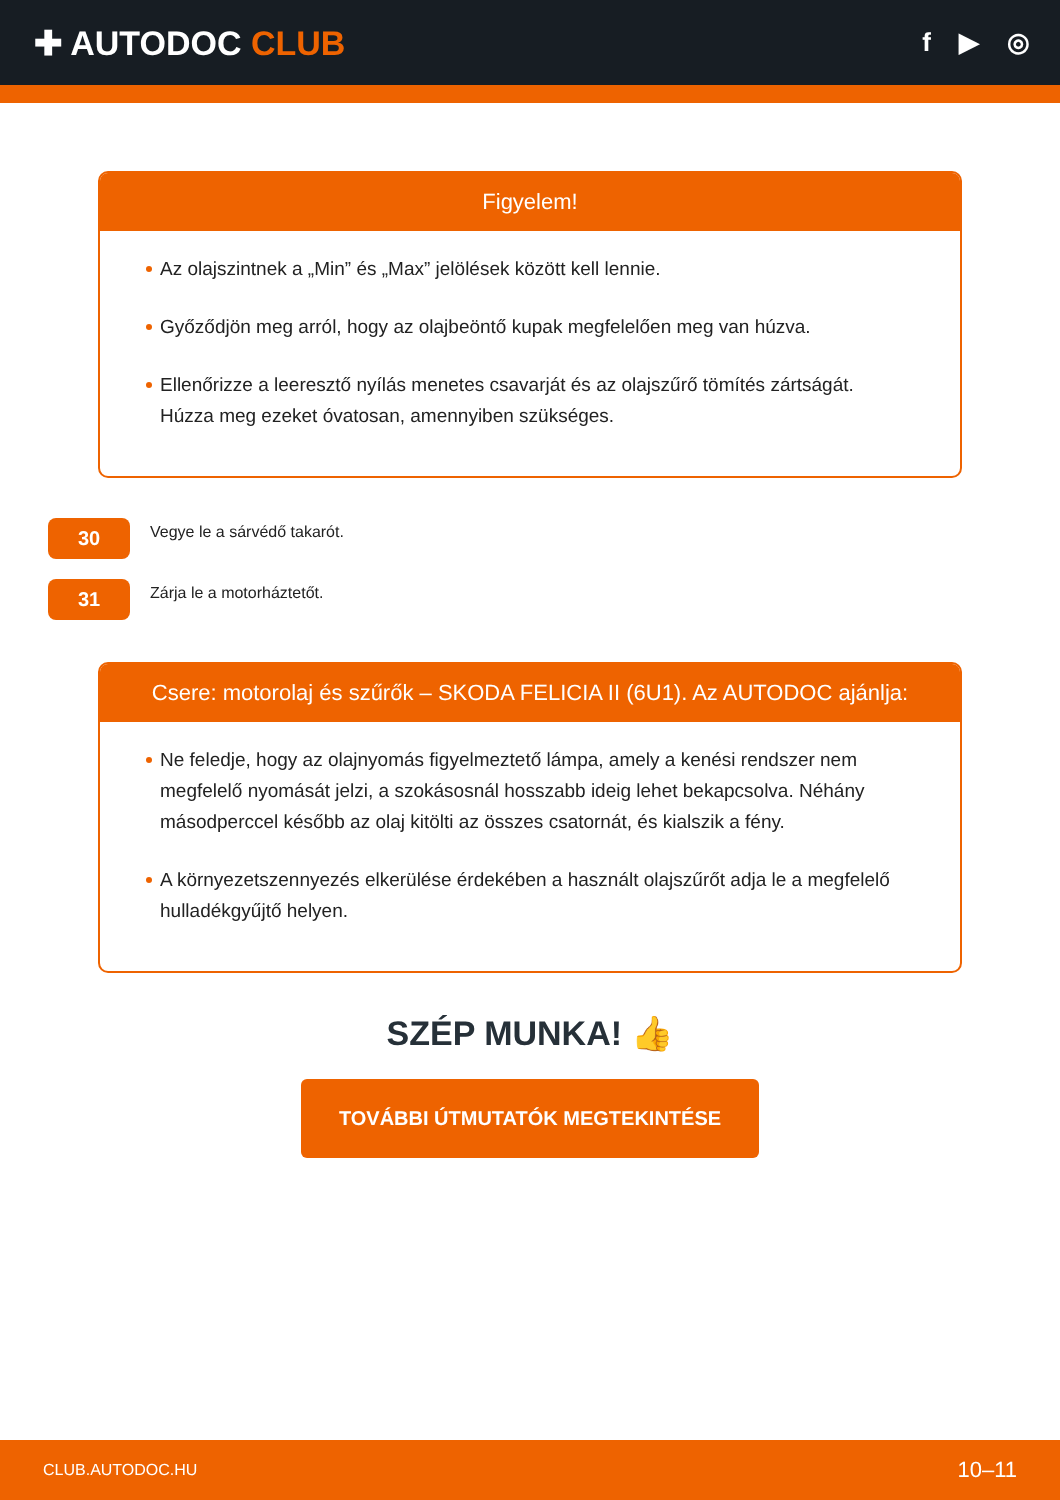✚ AUTODOC CLUB
f ▶ ◎
Figyelem!
Az olajszintnek a „Min” és „Max” jelölések között kell lennie.
Győződjön meg arról, hogy az olajbeöntő kupak megfelelően meg van húzva.
Ellenőrizze a leeresztő nyílás menetes csavarját és az olajszűrő tömítés zártságát. Húzza meg ezeket óvatosan, amennyiben szükséges.
30
Vegye le a sárvédő takarót.
31
Zárja le a motorháztetőt.
Csere: motorolaj és szűrők – SKODA FELICIA II (6U1). Az AUTODOC ajánlja:
Ne feledje, hogy az olajnyomás figyelmeztető lámpa, amely a kenési rendszer nem megfelelő nyomását jelzi, a szokásosnál hosszabb ideig lehet bekapcsolva. Néhány másodperccel később az olaj kitölti az összes csatornát, és kialszik a fény.
A környezetszennyezés elkerülése érdekében a használt olajszűrőt adja le a megfelelő hulladékgyűjtő helyen.
SZÉP MUNKA! 👍
TOVÁBBI ÚTMUTATÓK MEGTEKINTÉSE
CLUB.AUTODOC.HU 10–11